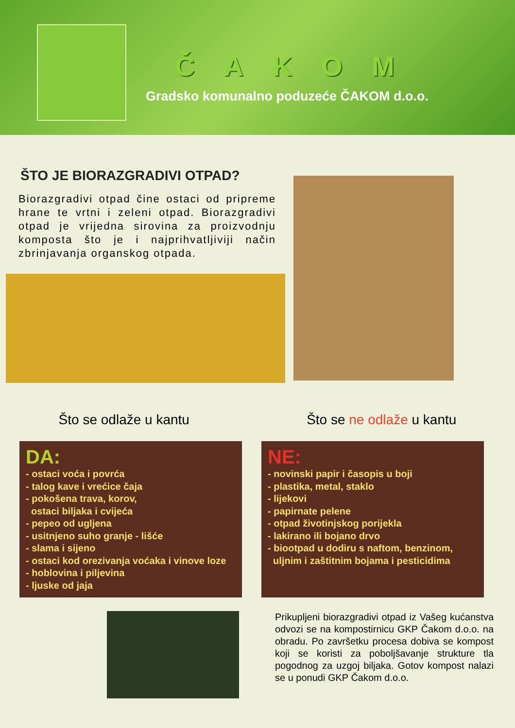ČAKOM
Gradsko komunalno poduzeće ČAKOM d.o.o.
ŠTO JE BIORAZGRADIVI OTPAD?
Biorazgradivi otpad čine ostaci od pripreme hrane te vrtni i zeleni otpad. Biorazgradivi otpad je vrijedna sirovina za proizvodnju komposta što je i najprihvatljiviji način zbrinjavanja organskog otpada.
Što se odlaže u kantu Što se ne odlaže u kantu
DA:
- ostaci voća i povrća
- talog kave i vrećice čaja
- pokošena trava, korov,
ostaci biljaka i cvijeća
- pepeo od ugljena
- usitnjeno suho granje - lišće
- slama i sijeno
- ostaci kod orezivanja voćaka i vinove loze
- hoblovina i piljevina
- ljuske od jaja
NE:
- novinski papir i časopis u boji
- plastika, metal, staklo
- lijekovi
- papirnate pelene
- otpad životinjskog porijekla
- lakirano ili bojano drvo
- biootpad u dodiru s naftom, benzinom,
uljnim i zaštitnim bojama i pesticidima
Prikupljeni biorazgradivi otpad iz Vašeg kućanstva odvozi se na kompostirnicu GKP Čakom d.o.o. na obradu. Po završetku procesa dobiva se kompost koji se koristi za poboljšavanje strukture tla pogodnog za uzgoj biljaka. Gotov kompost nalazi se u ponudi GKP Čakom d.o.o.